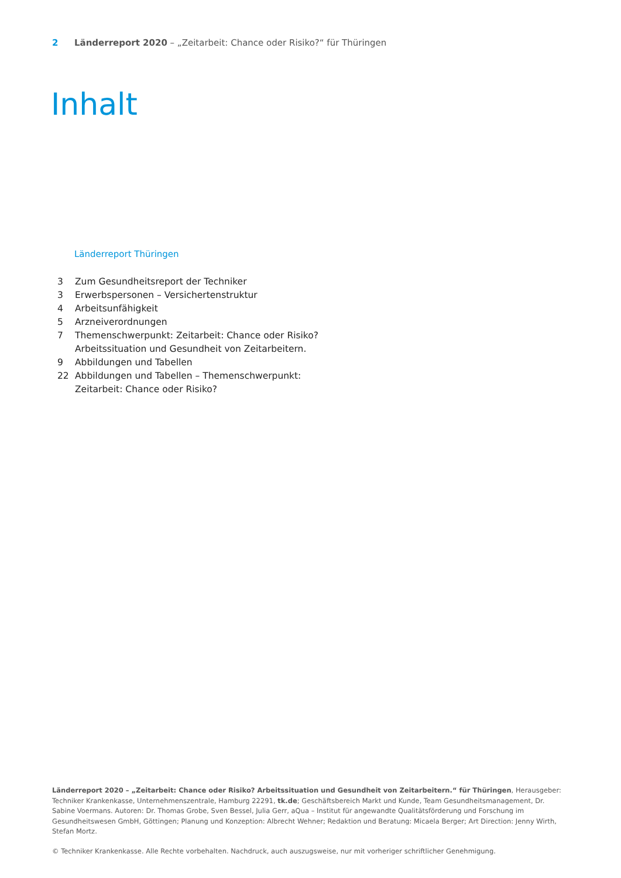2 Länderreport 2020 – „Zeitarbeit: Chance oder Risiko?“ für Thüringen
Inhalt
Länderreport Thüringen
3 Zum Gesundheitsreport der Techniker
3 Erwerbspersonen – Versichertenstruktur
4 Arbeitsunfähigkeit
5 Arzneiverordnungen
7 Themenschwerpunkt: Zeitarbeit: Chance oder Risiko?
Arbeitssituation und Gesundheit von Zeitarbeitern.
9 Abbildungen und Tabellen
22 Abbildungen und Tabellen – Themenschwerpunkt:
Zeitarbeit: Chance oder Risiko?
Länderreport 2020 – „Zeitarbeit: Chance oder Risiko? Arbeitssituation und Gesundheit von Zeitarbeitern.“ für Thüringen, Herausgeber: Techniker Krankenkasse, Unternehmenszentrale, Hamburg 22291, tk.de; Geschäftsbereich Markt und Kunde, Team Gesundheitsmanagement, Dr. Sabine Voermans. Autoren: Dr. Thomas Grobe, Sven Bessel, Julia Gerr, aQua – Institut für angewandte Qualitätsförderung und Forschung im Gesundheitswesen GmbH, Göttingen; Planung und Konzeption: Albrecht Wehner; Redaktion und Beratung: Micaela Berger; Art Direction: Jenny Wirth, Stefan Mortz.
© Techniker Krankenkasse. Alle Rechte vorbehalten. Nachdruck, auch auszugsweise, nur mit vorheriger schriftlicher Genehmigung.